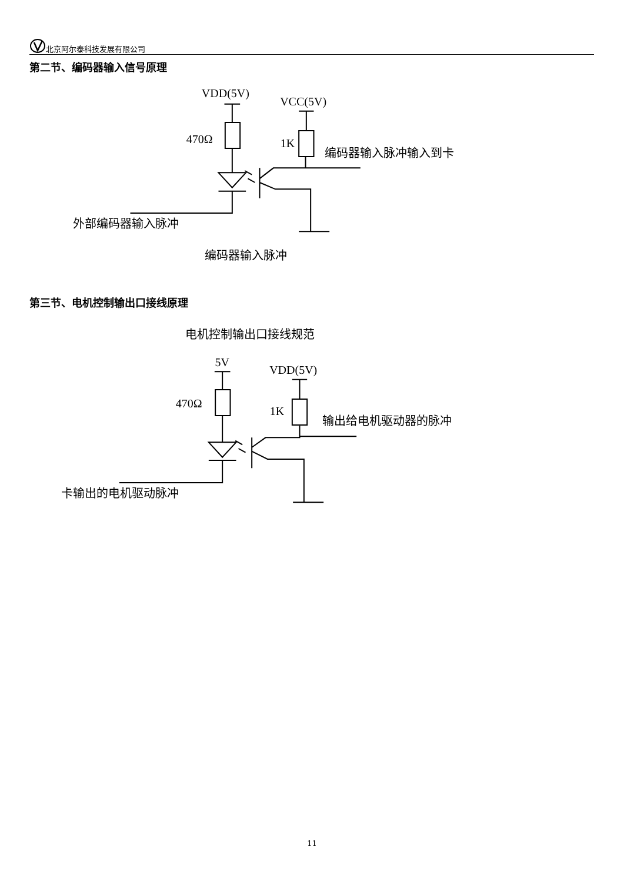北京阿尔泰科技发展有限公司
第二节、编码器输入信号原理
VDD(5V)
VCC(5V)
470Ω
1K
编码器输入脉冲输入到卡
外部编码器输入脉冲
编码器输入脉冲
第三节、电机控制输出口接线原理
电机控制输出口接线规范
5V
VDD(5V)
470Ω
1K
输出给电机驱动器的脉冲
卡输出的电机驱动脉冲
11